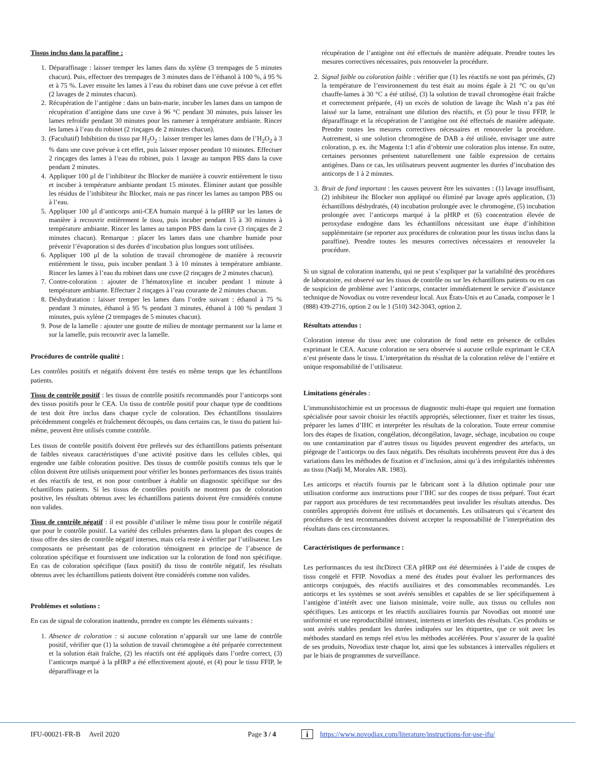Tissus inclus dans la paraffine :
1. Déparaffinage : laisser tremper les lames dans du xylène (3 trempages de 5 minutes chacun). Puis, effectuer des trempages de 3 minutes dans de l’éthanol à 100 %, à 95 % et à 75 %. Laver ensuite les lames à l’eau du robinet dans une cuve prévue à cet effet (2 lavages de 2 minutes chacun).
2. Récupération de l’antigène : dans un bain-marie, incuber les lames dans un tampon de récupération d’antigène dans une cuve à 96 °C pendant 30 minutes, puis laisser les lames refroidir pendant 30 minutes pour les ramener à température ambiante. Rincer les lames à l’eau du robinet (2 rinçages de 2 minutes chacun).
3. (Facultatif) Inhibition du tissu par H<sub>2</sub>O<sub>2</sub> : laisser tremper les lames dans de l’H<sub>2</sub>O<sub>2</sub> à 3 % dans une cuve prévue à cet effet, puis laisser reposer pendant 10 minutes. Effectuer 2 rinçages des lames à l’eau du robinet, puis 1 lavage au tampon PBS dans la cuve pendant 2 minutes.
4. Appliquer 100 µl de l’inhibiteur ihc Blocker de manière à couvrir entièrement le tissu et incuber à température ambiante pendant 15 minutes. Éliminer autant que possible les résidus de l’inhibiteur ihc Blocker, mais ne pas rincer les lames au tampon PBS ou à l’eau.
5. Appliquer 100 µl d’anticorps anti-CEA humain marqué à la pHRP sur les lames de manière à recouvrir entièrement le tissu, puis incuber pendant 15 à 30 minutes à température ambiante. Rincer les lames au tampon PBS dans la cuve (3 rinçages de 2 minutes chacun). Remarque : placer les lames dans une chambre humide pour prévenir l’évaporation si des durées d’incubation plus longues sont utilisées.
6. Appliquer 100 µl de la solution de travail chromogène de manière à recouvrir entièrement le tissu, puis incuber pendant 3 à 10 minutes à température ambiante. Rincer les lames à l’eau du robinet dans une cuve (2 rinçages de 2 minutes chacun).
7. Contre-coloration : ajouter de l’hématoxyline et incuber pendant 1 minute à température ambiante. Effectuer 2 rinçages à l’eau courante de 2 minutes chacun.
8. Déshydratation : laisser tremper les lames dans l’ordre suivant : éthanol à 75 % pendant 3 minutes, éthanol à 95 % pendant 3 minutes, éthanol à 100 % pendant 3 minutes, puis xylène (2 trempages de 5 minutes chacun).
9. Pose de la lamelle : ajouter une goutte de milieu de montage permanent sur la lame et sur la lamelle, puis recouvrir avec la lamelle.
Procédures de contrôle qualité :
Les contrôles positifs et négatifs doivent être testés en même temps que les échantillons patients.
Tissu de contrôle positif : les tissus de contrôle positifs recommandés pour l’anticorps sont des tissus positifs pour le CEA. Un tissu de contrôle positif pour chaque type de conditions de test doit être inclus dans chaque cycle de coloration. Des échantillons tissulaires précédemment congelés et fraîchement découpés, ou dans certains cas, le tissu du patient lui-même, peuvent être utilisés comme contrôle.
Les tissus de contrôle positifs doivent être prélevés sur des échantillons patients présentant de faibles niveaux caractéristiques d’une activité positive dans les cellules cibles, qui engendre une faible coloration positive. Des tissus de contrôle positifs connus tels que le côlon doivent être utilisés uniquement pour vérifier les bonnes performances des tissus traités et des réactifs de test, et non pour contribuer à établir un diagnostic spécifique sur des échantillons patients. Si les tissus de contrôles positifs ne montrent pas de coloration positive, les résultats obtenus avec les échantillons patients doivent être considérés comme non valides.
Tissu de contrôle négatif : il est possible d’utiliser le même tissu pour le contrôle négatif que pour le contrôle positif. La variété des cellules présentes dans la plupart des coupes de tissu offre des sites de contrôle négatif internes, mais cela reste à vérifier par l’utilisateur. Les composants ne présentant pas de coloration témoignent en principe de l’absence de coloration spécifique et fournissent une indication sur la coloration de fond non spécifique. En cas de coloration spécifique (faux positif) du tissu de contrôle négatif, les résultats obtenus avec les échantillons patients doivent être considérés comme non valides.
Problèmes et solutions :
En cas de signal de coloration inattendu, prendre en compte les éléments suivants :
1. Absence de coloration : si aucune coloration n’apparaît sur une lame de contrôle positif, vérifier que (1) la solution de travail chromogène a été préparée correctement et la solution était fraîche, (2) les réactifs ont été appliqués dans l’ordre correct, (3) l’anticorps marqué à la pHRP a été effectivement ajouté, et (4) pour le tissu FFIP, le déparaffinage et la
récupération de l’antigène ont été effectués de manière adéquate. Prendre toutes les mesures correctives nécessaires, puis renouveler la procédure.
2. Signal faible ou coloration faible : vérifier que (1) les réactifs ne sont pas périmés, (2) la température de l’environnement du test était au moins égale à 21 °C ou qu’un chauffe-lames à 30 °C a été utilisé, (3) la solution de travail chromogène était fraîche et correctement préparée, (4) un excès de solution de lavage ihc Wash n’a pas été laissé sur la lame, entraînant une dilution des réactifs, et (5) pour le tissu FFIP, le déparaffinage et la récupération de l’antigène ont été effectués de manière adéquate. Prendre toutes les mesures correctives nécessaires et renouveler la procédure. Autrement, si une solution chromogène de DAB a été utilisée, envisager une autre coloration, p. ex. ihc Magenta 1:1 afin d’obtenir une coloration plus intense. En outre, certaines personnes présentent naturellement une faible expression de certains antigènes. Dans ce cas, les utilisateurs peuvent augmenter les durées d’incubation des anticorps de 1 à 2 minutes.
3. Bruit de fond important : les causes peuvent être les suivantes : (1) lavage insuffisant, (2) inhibiteur ihc Blocker non appliqué ou éliminé par lavage après application, (3) échantillons déshydratés, (4) incubation prolongée avec le chromogène, (5) incubation prolongée avec l’anticorps marqué à la pHRP et (6) concentration élevée de peroxydase endogène dans les échantillons nécessitant une étape d’inhibition supplémentaire (se reporter aux procédures de coloration pour les tissus inclus dans la paraffine). Prendre toutes les mesures correctives nécessaires et renouveler la procédure.
Si un signal de coloration inattendu, qui ne peut s’expliquer par la variabilité des procédures de laboratoire, est observé sur les tissus de contrôle ou sur les échantillons patients ou en cas de suspicion de problème avec l’anticorps, contacter immédiatement le service d’assistance technique de Novodiax ou votre revendeur local. Aux États-Unis et au Canada, composer le 1 (888) 439-2716, option 2 ou le 1 (510) 342-3043, option 2.
Résultats attendus :
Coloration intense du tissu avec une coloration de fond nette en présence de cellules exprimant le CEA. Aucune coloration ne sera observée si aucune cellule exprimant le CEA n’est présente dans le tissu. L’interprétation du résultat de la coloration relève de l’entière et unique responsabilité de l’utilisateur.
Limitations générales :
L’immunohistochimie est un processus de diagnostic multi-étape qui requiert une formation spécialisée pour savoir choisir les réactifs appropriés, sélectionner, fixer et traiter les tissus, préparer les lames d’IHC et interpréter les résultats de la coloration. Toute erreur commise lors des étapes de fixation, congélation, décongélation, lavage, séchage, incubation ou coupe ou une contamination par d’autres tissus ou liquides peuvent engendrer des artefacts, un piégeage de l’anticorps ou des faux négatifs. Des résultats incohérents peuvent être dus à des variations dans les méthodes de fixation et d’inclusion, ainsi qu’à des irrégularités inhérentes au tissu (Nadji M, Morales AR. 1983).
Les anticorps et réactifs fournis par le fabricant sont à la dilution optimale pour une utilisation conforme aux instructions pour l’IHC sur des coupes de tissu préparé. Tout écart par rapport aux procédures de test recommandées peut invalider les résultats attendus. Des contrôles appropriés doivent être utilisés et documentés. Les utilisateurs qui s’écartent des procédures de test recommandées doivent accepter la responsabilité de l’interprétation des résultats dans ces circonstances.
Caractéristiques de performance :
Les performances du test ihcDirect CEA pHRP ont été déterminées à l’aide de coupes de tissu congelé et FFIP. Novodiax a mené des études pour évaluer les performances des anticorps conjugués, des réactifs auxiliaires et des consommables recommandés. Les anticorps et les systèmes se sont avérés sensibles et capables de se lier spécifiquement à l’antigène d’intérêt avec une liaison minimale, voire nulle, aux tissus ou cellules non spécifiques. Les anticorps et les réactifs auxiliaires fournis par Novodiax ont montré une uniformité et une reproductibilité intratest, intertests et interlots des résultats. Ces produits se sont avérés stables pendant les durées indiquées sur les étiquettes, que ce soit avec les méthodes standard en temps réel et/ou les méthodes accélérées. Pour s’assurer de la qualité de ses produits, Novodiax teste chaque lot, ainsi que les substances à intervalles réguliers et par le biais de programmes de surveillance.
IFU-00021-FR-B Avril 2020 Page 3 / 4 i https://www.novodiax.com/literature/instructions-for-use-ifu/